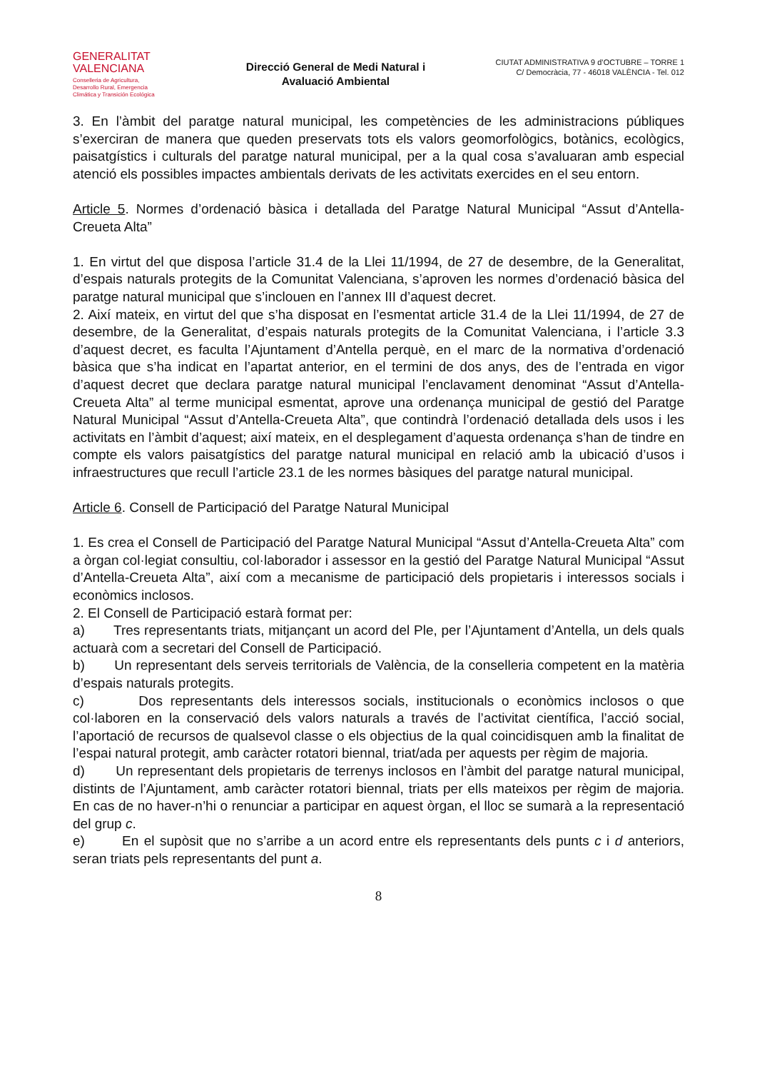GENERALITAT
VALENCIANA
Conselleria de Agricultura,
Desarrollo Rural, Emergencia
Climática y Transición Ecológica
Direcció General de Medi Natural i
Avaluació Ambiental
CIUTAT ADMINISTRATIVA 9 d’OCTUBRE – TORRE 1
C/ Democràcia, 77 - 46018 VALÈNCIA - Tel. 012
3. En l’àmbit del paratge natural municipal, les competències de les administracions públiques s’exerciran de manera que queden preservats tots els valors geomorfològics, botànics, ecològics, paisatgístics i culturals del paratge natural municipal, per a la qual cosa s’avaluaran amb especial atenció els possibles impactes ambientals derivats de les activitats exercides en el seu entorn.
Article 5. Normes d’ordenació bàsica i detallada del Paratge Natural Municipal “Assut d’Antella-Creueta Alta”
1. En virtut del que disposa l’article 31.4 de la Llei 11/1994, de 27 de desembre, de la Generalitat, d’espais naturals protegits de la Comunitat Valenciana, s’aproven les normes d’ordenació bàsica del paratge natural municipal que s’inclouen en l’annex III d’aquest decret.
2. Així mateix, en virtut del que s’ha disposat en l’esmentat article 31.4 de la Llei 11/1994, de 27 de desembre, de la Generalitat, d’espais naturals protegits de la Comunitat Valenciana, i l’article 3.3 d’aquest decret, es faculta l’Ajuntament d’Antella perquè, en el marc de la normativa d’ordenació bàsica que s’ha indicat en l’apartat anterior, en el termini de dos anys, des de l’entrada en vigor d’aquest decret que declara paratge natural municipal l’enclavament denominat “Assut d’Antella-Creueta Alta” al terme municipal esmentat, aprove una ordenança municipal de gestió del Paratge Natural Municipal “Assut d’Antella-Creueta Alta”, que contindrà l’ordenació detallada dels usos i les activitats en l’àmbit d’aquest; així mateix, en el desplegament d’aquesta ordenança s’han de tindre en compte els valors paisatgístics del paratge natural municipal en relació amb la ubicació d’usos i infraestructures que recull l’article 23.1 de les normes bàsiques del paratge natural municipal.
Article 6. Consell de Participació del Paratge Natural Municipal
1. Es crea el Consell de Participació del Paratge Natural Municipal “Assut d’Antella-Creueta Alta” com a òrgan col·legiat consultiu, col·laborador i assessor en la gestió del Paratge Natural Municipal “Assut d’Antella-Creueta Alta”, així com a mecanisme de participació dels propietaris i interessos socials i econòmics inclosos.
2. El Consell de Participació estarà format per:
a) Tres representants triats, mitjançant un acord del Ple, per l’Ajuntament d’Antella, un dels quals actuarà com a secretari del Consell de Participació.
b) Un representant dels serveis territorials de València, de la conselleria competent en la matèria d’espais naturals protegits.
c) Dos representants dels interessos socials, institucionals o econòmics inclosos o que col·laboren en la conservació dels valors naturals a través de l’activitat científica, l’acció social, l’aportació de recursos de qualsevol classe o els objectius de la qual coincidisquen amb la finalitat de l’espai natural protegit, amb caràcter rotatori biennal, triat/ada per aquests per règim de majoria.
d) Un representant dels propietaris de terrenys inclosos en l’àmbit del paratge natural municipal, distints de l’Ajuntament, amb caràcter rotatori biennal, triats per ells mateixos per règim de majoria. En cas de no haver-n’hi o renunciar a participar en aquest òrgan, el lloc se sumarà a la representació del grup c.
e) En el supòsit que no s’arribe a un acord entre els representants dels punts c i d anteriors, seran triats pels representants del punt a.
8